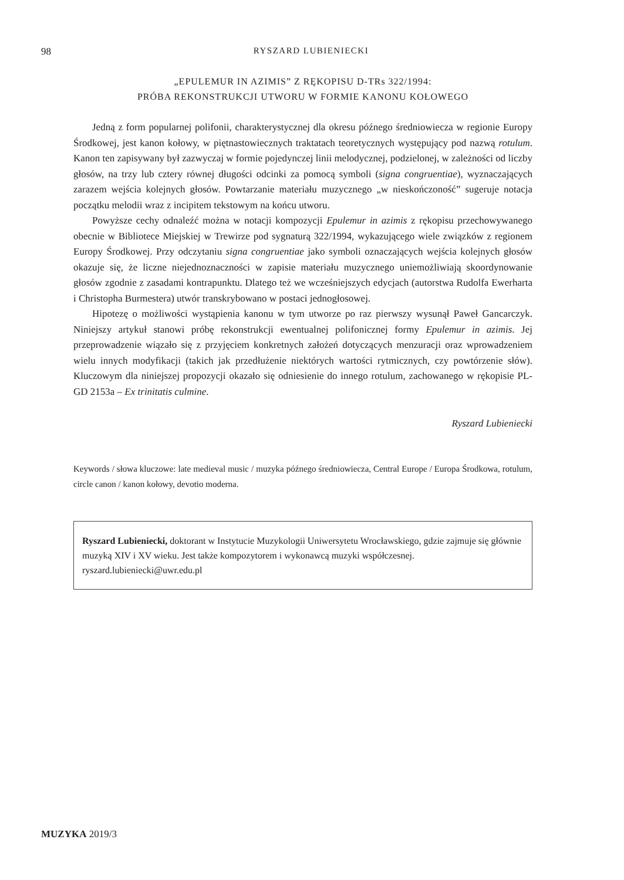98
RYSZARD LUBIENIECKI
„EPULEMUR IN AZIMIS” Z RĘKOPISU D-TRs 322/1994:
PRÓBA REKONSTRUKCJI UTWORU W FORMIE KANONU KOŁOWEGO
Jedną z form popularnej polifonii, charakterystycznej dla okresu późnego średniowiecza w regionie Europy Środkowej, jest kanon kołowy, w piętnastowiecznych traktatach teoretycznych występujący pod nazwą rotulum. Kanon ten zapisywany był zazwyczaj w formie pojedynczej linii melodycznej, podzielonej, w zależności od liczby głosów, na trzy lub cztery równej długości odcinki za pomocą symboli (signa congruentiae), wyznaczających zarazem wejścia kolejnych głosów. Powtarzanie materiału muzycznego „w nieskończoność” sugeruje notacja początku melodii wraz z incipitem tekstowym na końcu utworu.
Powyższe cechy odnaleźć można w notacji kompozycji Epulemur in azimis z rękopisu przechowywanego obecnie w Bibliotece Miejskiej w Trewirze pod sygnaturą 322/1994, wykazującego wiele związków z regionem Europy Środkowej. Przy odczytaniu signa congruentiae jako symboli oznaczających wejścia kolejnych głosów okazuje się, że liczne niejednoznaczności w zapisie materiału muzycznego uniemożliwiają skoordynowanie głosów zgodnie z zasadami kontrapunktu. Dlatego też we wcześniejszych edycjach (autorstwa Rudolfa Ewerharta i Christopha Burmestera) utwór transkrybowano w postaci jednogłosowej.
Hipotezę o możliwości wystąpienia kanonu w tym utworze po raz pierwszy wysunął Paweł Gancarczyk. Niniejszy artykuł stanowi próbę rekonstrukcji ewentualnej polifonicznej formy Epulemur in azimis. Jej przeprowadzenie wiązało się z przyjęciem konkretnych założeń dotyczących menzuracji oraz wprowadzeniem wielu innych modyfikacji (takich jak przedłużenie niektórych wartości rytmicznych, czy powtórzenie słów). Kluczowym dla niniejszej propozycji okazało się odniesienie do innego rotulum, zachowanego w rękopisie PL-GD 2153a – Ex trinitatis culmine.
Ryszard Lubieniecki
Keywords / słowa kluczowe: late medieval music / muzyka późnego średniowiecza, Central Europe / Europa Środkowa, rotulum, circle canon / kanon kołowy, devotio moderna.
Ryszard Lubieniecki, doktorant w Instytucie Muzykologii Uniwersytetu Wrocławskiego, gdzie zajmuje się głównie muzyką XIV i XV wieku. Jest także kompozytorem i wykonawcą muzyki współczesnej.
ryszard.lubieniecki@uwr.edu.pl
MUZYKA 2019/3